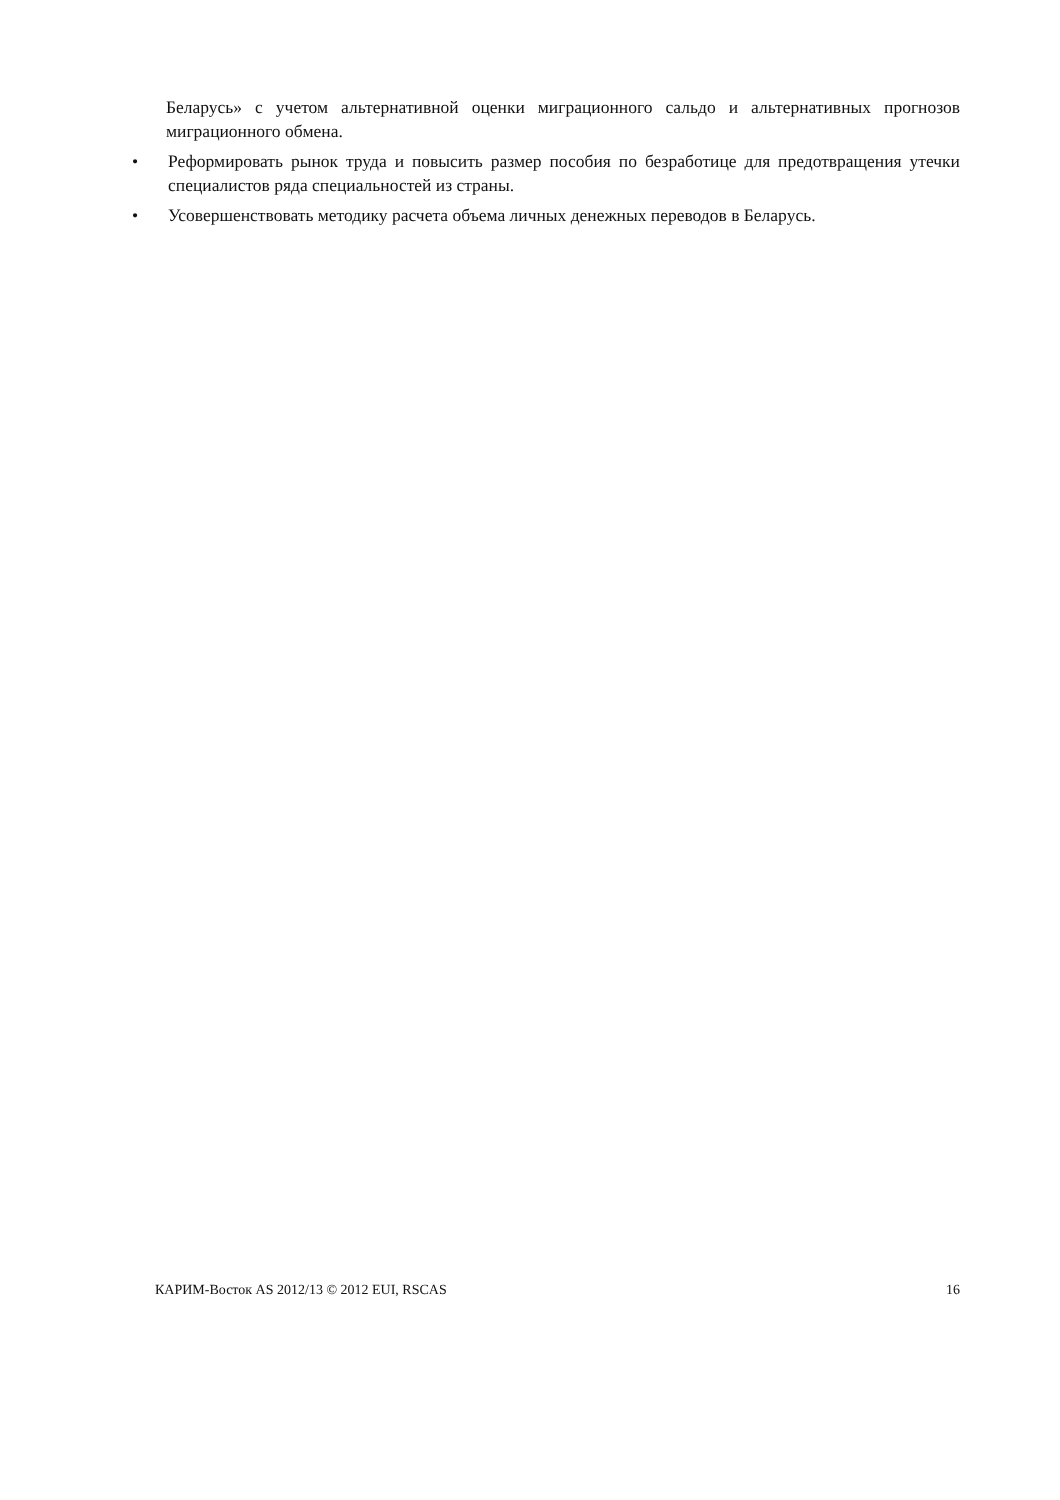Беларусь» с учетом альтернативной оценки миграционного сальдо и альтернативных прогнозов миграционного обмена.
• Реформировать рынок труда и повысить размер пособия по безработице для предотвращения утечки специалистов ряда специальностей из страны.
• Усовершенствовать методику расчета объема личных денежных переводов в Беларусь.
КАРИМ-Восток AS 2012/13 © 2012 EUI, RSCAS 16